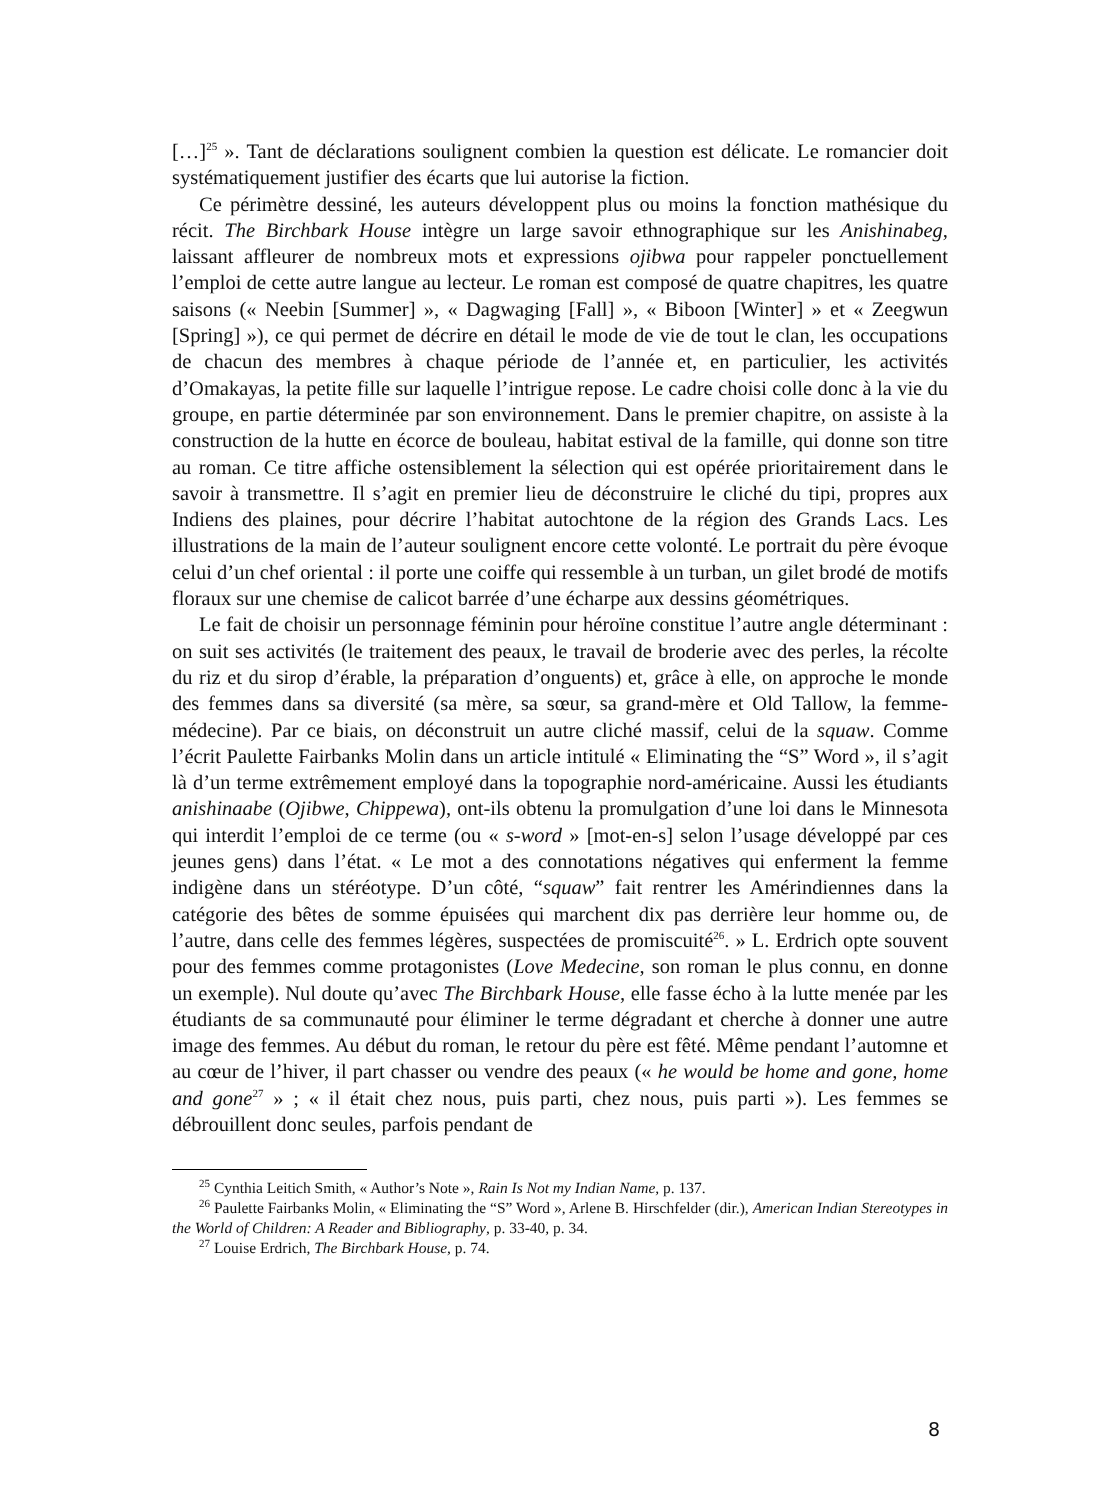[…]<sup>25</sup> ». Tant de déclarations soulignent combien la question est délicate. Le romancier doit systématiquement justifier des écarts que lui autorise la fiction.
Ce périmètre dessiné, les auteurs développent plus ou moins la fonction mathésique du récit. The Birchbark House intègre un large savoir ethnographique sur les Anishinabeg, laissant affleurer de nombreux mots et expressions ojibwa pour rappeler ponctuellement l’emploi de cette autre langue au lecteur. Le roman est composé de quatre chapitres, les quatre saisons (« Neebin [Summer] », « Dagwaging [Fall] », « Biboon [Winter] » et « Zeegwun [Spring] »), ce qui permet de décrire en détail le mode de vie de tout le clan, les occupations de chacun des membres à chaque période de l’année et, en particulier, les activités d’Omakayas, la petite fille sur laquelle l’intrigue repose. Le cadre choisi colle donc à la vie du groupe, en partie déterminée par son environnement. Dans le premier chapitre, on assiste à la construction de la hutte en écorce de bouleau, habitat estival de la famille, qui donne son titre au roman. Ce titre affiche ostensiblement la sélection qui est opérée prioritairement dans le savoir à transmettre. Il s’agit en premier lieu de déconstruire le cliché du tipi, propres aux Indiens des plaines, pour décrire l’habitat autochtone de la région des Grands Lacs. Les illustrations de la main de l’auteur soulignent encore cette volonté. Le portrait du père évoque celui d’un chef oriental : il porte une coiffe qui ressemble à un turban, un gilet brodé de motifs floraux sur une chemise de calicot barrée d’une écharpe aux dessins géométriques.
Le fait de choisir un personnage féminin pour héroïne constitue l’autre angle déterminant : on suit ses activités (le traitement des peaux, le travail de broderie avec des perles, la récolte du riz et du sirop d’érable, la préparation d’onguents) et, grâce à elle, on approche le monde des femmes dans sa diversité (sa mère, sa sœur, sa grand-mère et Old Tallow, la femme-médecine). Par ce biais, on déconstruit un autre cliché massif, celui de la squaw. Comme l’écrit Paulette Fairbanks Molin dans un article intitulé « Eliminating the “S” Word », il s’agit là d’un terme extrêmement employé dans la topographie nord-américaine. Aussi les étudiants anishinaabe (Ojibwe, Chippewa), ont-ils obtenu la promulgation d’une loi dans le Minnesota qui interdit l’emploi de ce terme (ou « s-word » [mot-en-s] selon l’usage développé par ces jeunes gens) dans l’état. « Le mot a des connotations négatives qui enferment la femme indigène dans un stéréotype. D’un côté, “squaw” fait rentrer les Amérindiennes dans la catégorie des bêtes de somme épuisées qui marchent dix pas derrière leur homme ou, de l’autre, dans celle des femmes légères, suspectées de promiscuité<sup>26</sup>. » L. Erdrich opte souvent pour des femmes comme protagonistes (Love Medecine, son roman le plus connu, en donne un exemple). Nul doute qu’avec The Birchbark House, elle fasse écho à la lutte menée par les étudiants de sa communauté pour éliminer le terme dégradant et cherche à donner une autre image des femmes. Au début du roman, le retour du père est fêté. Même pendant l’automne et au cœur de l’hiver, il part chasser ou vendre des peaux (« he would be home and gone, home and gone<sup>27</sup> » ; « il était chez nous, puis parti, chez nous, puis parti »). Les femmes se débrouillent donc seules, parfois pendant de
<sup>25</sup> Cynthia Leitich Smith, « Author’s Note », Rain Is Not my Indian Name, p. 137.
<sup>26</sup> Paulette Fairbanks Molin, « Eliminating the “S” Word », Arlene B. Hirschfelder (dir.), American Indian Stereotypes in the World of Children: A Reader and Bibliography, p. 33-40, p. 34.
<sup>27</sup> Louise Erdrich, The Birchbark House, p. 74.
8